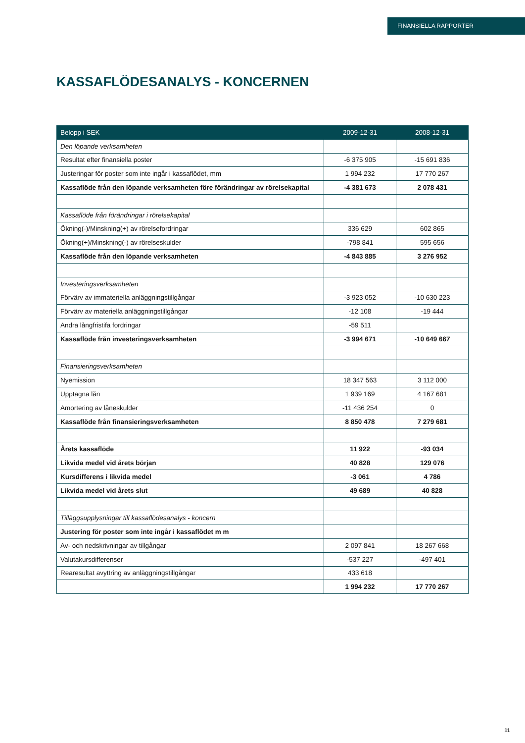FINANSIELLA RAPPORTER
KASSAFLÖDESANALYS - KONCERNEN
| Belopp i SEK | 2009-12-31 | 2008-12-31 |
| --- | --- | --- |
| Den löpande verksamheten | | |
| Resultat efter finansiella poster | -6 375 905 | -15 691 836 |
| Justeringar för poster som inte ingår i kassaflödet, mm | 1 994 232 | 17 770 267 |
| Kassaflöde från den löpande verksamheten före förändringar av rörelsekapital | -4 381 673 | 2 078 431 |
| Kassaflöde från förändringar i rörelsekapital | | |
| Ökning(-)/Minskning(+) av rörelsefordringar | 336 629 | 602 865 |
| Ökning(+)/Minskning(-) av rörelseskulder | -798 841 | 595 656 |
| Kassaflöde från den löpande verksamheten | -4 843 885 | 3 276 952 |
| Investeringsverksamheten | | |
| Förvärv av immateriella anläggningstillgångar | -3 923 052 | -10 630 223 |
| Förvärv av materiella anläggningstillgångar | -12 108 | -19 444 |
| Andra långfristifa fordringar | -59 511 | |
| Kassaflöde från investeringsverksamheten | -3 994 671 | -10 649 667 |
| Finansieringsverksamheten | | |
| Nyemission | 18 347 563 | 3 112 000 |
| Upptagna lån | 1 939 169 | 4 167 681 |
| Amortering av låneskulder | -11 436 254 | 0 |
| Kassaflöde från finansieringsverksamheten | 8 850 478 | 7 279 681 |
| Årets kassaflöde | 11 922 | -93 034 |
| Likvida medel vid årets början | 40 828 | 129 076 |
| Kursdifferens i likvida medel | -3 061 | 4 786 |
| Likvida medel vid årets slut | 49 689 | 40 828 |
| Tilläggsupplysningar till kassaflödesanalys - koncern | | |
| Justering för poster som inte ingår i kassaflödet m m | | |
| Av- och nedskrivningar av tillgångar | 2 097 841 | 18 267 668 |
| Valutakursdifferenser | -537 227 | -497 401 |
| Rearesultat avyttring av anläggningstillgångar | 433 618 | |
| | 1 994 232 | 17 770 267 |
11